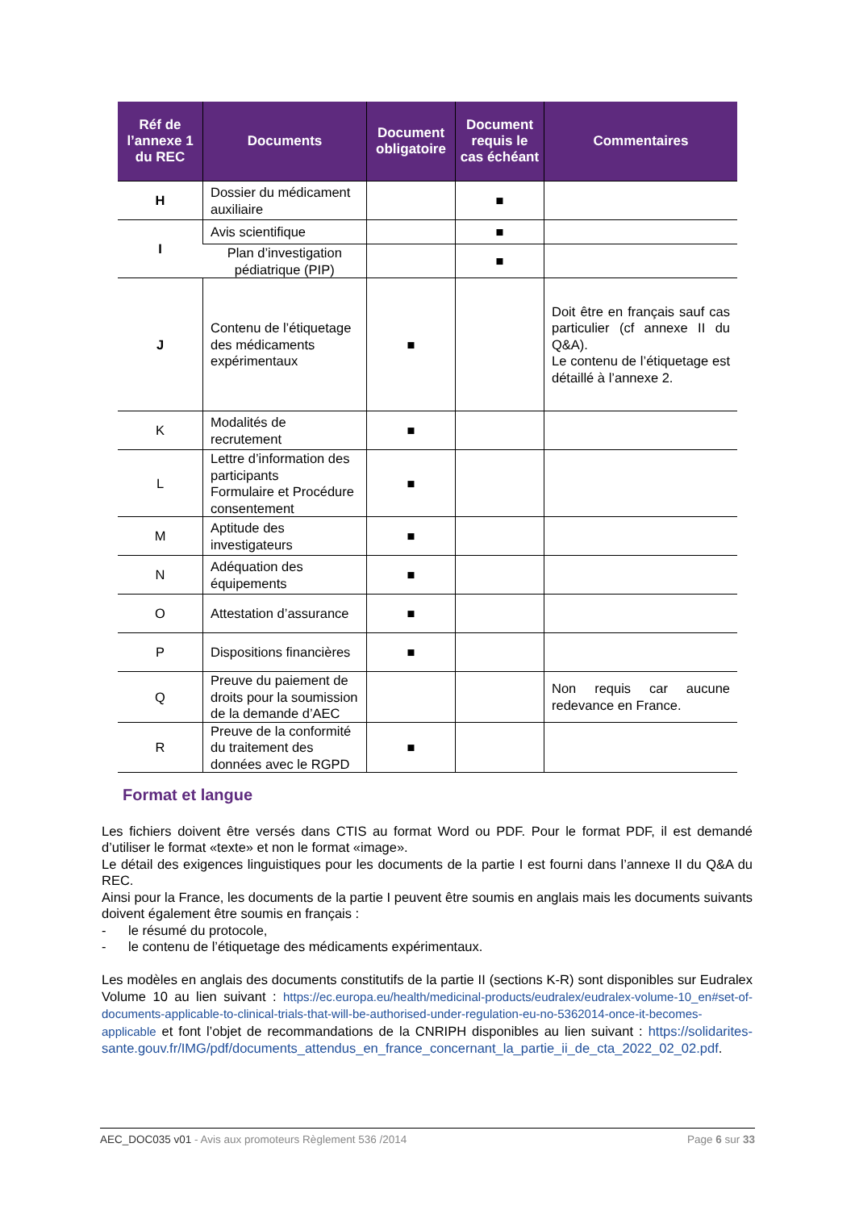| Réf de l’annexe 1 du REC | Documents | Document obligatoire | Document requis le cas échéant | Commentaires |
| --- | --- | --- | --- | --- |
| H | Dossier du médicament auxiliaire | | ■ | |
| I | Avis scientifique | | ■ | |
| | Plan d’investigation pédiatrique (PIP) | | ■ | |
| J | Contenu de l’étiquetage des médicaments expérimentaux | ■ | | Doit être en français sauf cas particulier (cf annexe II du Q&A). Le contenu de l’étiquetage est détaillé à l’annexe 2. |
| K | Modalités de recrutement | ■ | | |
| L | Lettre d’information des participants Formulaire et Procédure consentement | ■ | | |
| M | Aptitude des investigateurs | ■ | | |
| N | Adéquation des équipements | ■ | | |
| O | Attestation d’assurance | ■ | | |
| P | Dispositions financières | ■ | | |
| Q | Preuve du paiement de droits pour la soumission de la demande d’AEC | | | Non requis car aucune redevance en France. |
| R | Preuve de la conformité du traitement des données avec le RGPD | ■ | | |
Format et langue
Les fichiers doivent être versés dans CTIS au format Word ou PDF. Pour le format PDF, il est demandé d’utiliser le format «texte» et non le format «image».
Le détail des exigences linguistiques pour les documents de la partie I est fourni dans l’annexe II du Q&A du REC.
Ainsi pour la France, les documents de la partie I peuvent être soumis en anglais mais les documents suivants doivent également être soumis en français :
- le résumé du protocole,
- le contenu de l’étiquetage des médicaments expérimentaux.
Les modèles en anglais des documents constitutifs de la partie II (sections K-R) sont disponibles sur Eudralex Volume 10 au lien suivant : https://ec.europa.eu/health/medicinal-products/eudralex/eudralex-volume-10_en#set-of-documents-applicable-to-clinical-trials-that-will-be-authorised-under-regulation-eu-no-5362014-once-it-becomes-applicable et font l’objet de recommandations de la CNRIPH disponibles au lien suivant : https://solidarites-sante.gouv.fr/IMG/pdf/documents_attendus_en_france_concernant_la_partie_ii_de_cta_2022_02_02.pdf.
AEC_DOC035 v01 - Avis aux promoteurs Règlement 536 /2014 Page 6 sur 33